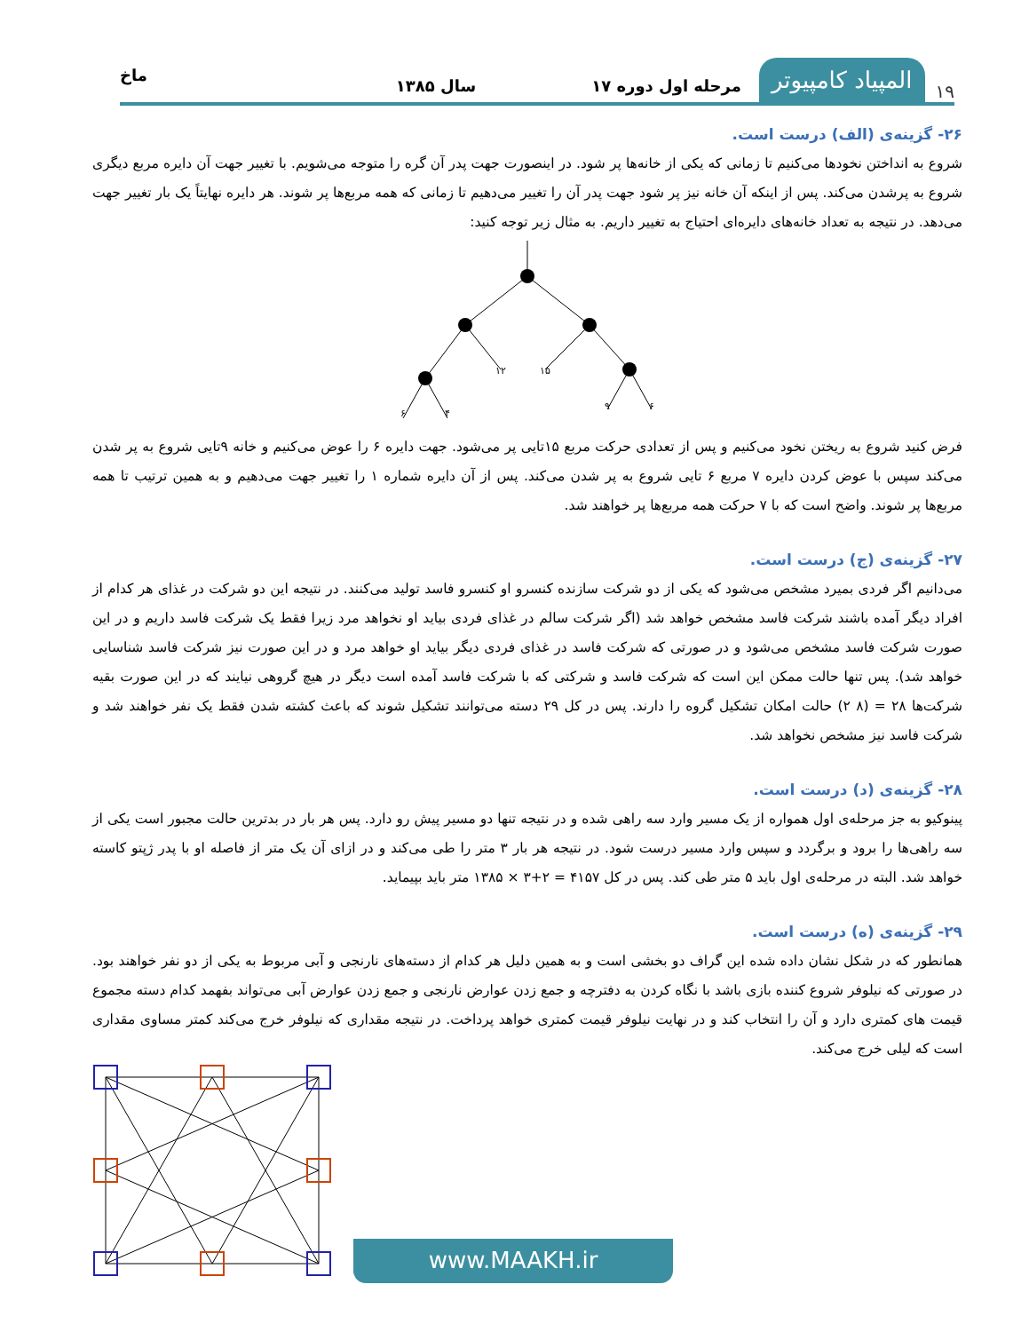۱۹ المپیاد کامپیوتر مرحله اول دوره ۱۷ سال ۱۳۸۵ ماخ
۲۶- گزینه‌ی (الف) درست است.
شروع به انداختن نخودها می‌کنیم تا زمانی که یکی از خانه‌ها پر شود. در اینصورت جهت پدر آن گره را متوجه می‌شویم. با تغییر جهت آن دایره مربع دیگری شروع به پرشدن می‌کند. پس از اینکه آن خانه نیز پر شود جهت پدر آن را تغییر می‌دهیم تا زمانی که همه مربع‌ها پر شوند. هر دایره نهایتاً یک بار تغییر جهت می‌دهد. در نتیجه به تعداد خانه‌های دایره‌ای احتیاج به تغییر داریم. به مثال زیر توجه کنید:
۱۲
۱۵
۶
۴
۹
۶
فرض کنید شروع به ریختن نخود می‌کنیم و پس از تعدادی حرکت مربع ۱۵تایی پر می‌شود. جهت دایره ۶ را عوض می‌کنیم و خانه ۹تایی شروع به پر شدن می‌کند سپس با عوض کردن دایره ۷ مربع ۶ تایی شروع به پر شدن می‌کند. پس از آن دایره شماره ۱ را تغییر جهت می‌دهیم و به همین ترتیب تا همه مربع‌ها پر شوند. واضح است که با ۷ حرکت همه مربع‌ها پر خواهند شد.
۲۷- گزینه‌ی (ج) درست است.
می‌دانیم اگر فردی بمیرد مشخص می‌شود که یکی از دو شرکت سازنده کنسرو او کنسرو فاسد تولید می‌کنند. در نتیجه این دو شرکت در غذای هر کدام از افراد دیگر آمده باشند شرکت فاسد مشخص خواهد شد (اگر شرکت سالم در غذای فردی بیاید او نخواهد مرد زیرا فقط یک شرکت فاسد داریم و در این صورت شرکت فاسد مشخص می‌شود و در صورتی که شرکت فاسد در غذای فردی دیگر بیاید او خواهد مرد و در این صورت نیز شرکت فاسد شناسایی خواهد شد). پس تنها حالت ممکن این است که شرکت فاسد و شرکتی که با شرکت فاسد آمده است دیگر در هیچ گروهی نیایند که در این صورت بقیه شرکت‌ها ۲۸ = (۸ ۲) حالت امکان تشکیل گروه را دارند. پس در کل ۲۹ دسته می‌توانند تشکیل شوند که باعث کشته شدن فقط یک نفر خواهند شد و شرکت فاسد نیز مشخص نخواهد شد.
۲۸- گزینه‌ی (د) درست است.
پینوکیو به جز مرحله‌ی اول همواره از یک مسیر وارد سه راهی شده و در نتیجه تنها دو مسیر پیش رو دارد. پس هر بار در بدترین حالت مجبور است یکی از سه راهی‌ها را برود و برگردد و سپس وارد مسیر درست شود. در نتیجه هر بار ۳ متر را طی می‌کند و در ازای آن یک متر از فاصله او با پدر ژپتو کاسته خواهد شد. البته در مرحله‌ی اول باید ۵ متر طی کند. پس در کل ۴۱۵۷ = ۲+۳ × ۱۳۸۵ متر باید بپیماید.
۲۹- گزینه‌ی (ه) درست است.
همانطور که در شکل نشان داده شده این گراف دو بخشی است و به همین دلیل هر کدام از دسته‌های نارنجی و آبی مربوط به یکی از دو نفر خواهند بود. در صورتی که نیلوفر شروع کننده بازی باشد با نگاه کردن به دفترچه و جمع زدن عوارض نارنجی و جمع زدن عوارض آبی می‌تواند بفهمد کدام دسته مجموع قیمت های کمتری دارد و آن را انتخاب کند و در نهایت نیلوفر قیمت کمتری خواهد پرداخت. در نتیجه مقداری که نیلوفر خرج می‌کند کمتر مساوی مقداری است که لیلی خرج می‌کند.
www.MAAKH.ir